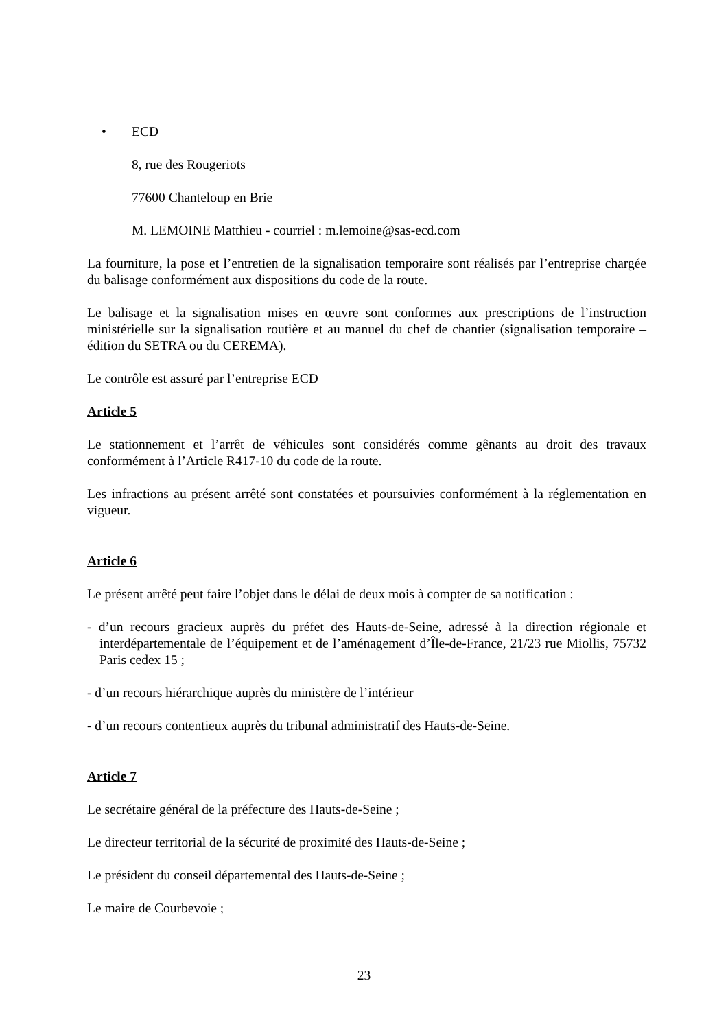• ECD
8, rue des Rougeriots
77600 Chanteloup en Brie
M. LEMOINE Matthieu - courriel : m.lemoine@sas-ecd.com
La fourniture, la pose et l’entretien de la signalisation temporaire sont réalisés par l’entreprise chargée du balisage conformément aux dispositions du code de la route.
Le balisage et la signalisation mises en œuvre sont conformes aux prescriptions de l’instruction ministérielle sur la signalisation routière et au manuel du chef de chantier (signalisation temporaire – édition du SETRA ou du CEREMA).
Le contrôle est assuré par l’entreprise ECD
Article 5
Le stationnement et l’arrêt de véhicules sont considérés comme gênants au droit des travaux conformément à l’Article R417-10 du code de la route.
Les infractions au présent arrêté sont constatées et poursuivies conformément à la réglementation en vigueur.
Article 6
Le présent arrêté peut faire l’objet dans le délai de deux mois à compter de sa notification :
- d’un recours gracieux auprès du préfet des Hauts-de-Seine, adressé à la direction régionale et interdépartementale de l’équipement et de l’aménagement d’Île-de-France, 21/23 rue Miollis, 75732 Paris cedex 15 ;
- d’un recours hiérarchique auprès du ministère de l’intérieur
- d’un recours contentieux auprès du tribunal administratif des Hauts-de-Seine.
Article 7
Le secrétaire général de la préfecture des Hauts-de-Seine ;
Le directeur territorial de la sécurité de proximité des Hauts-de-Seine ;
Le président du conseil départemental des Hauts-de-Seine ;
Le maire de Courbevoie ;
23